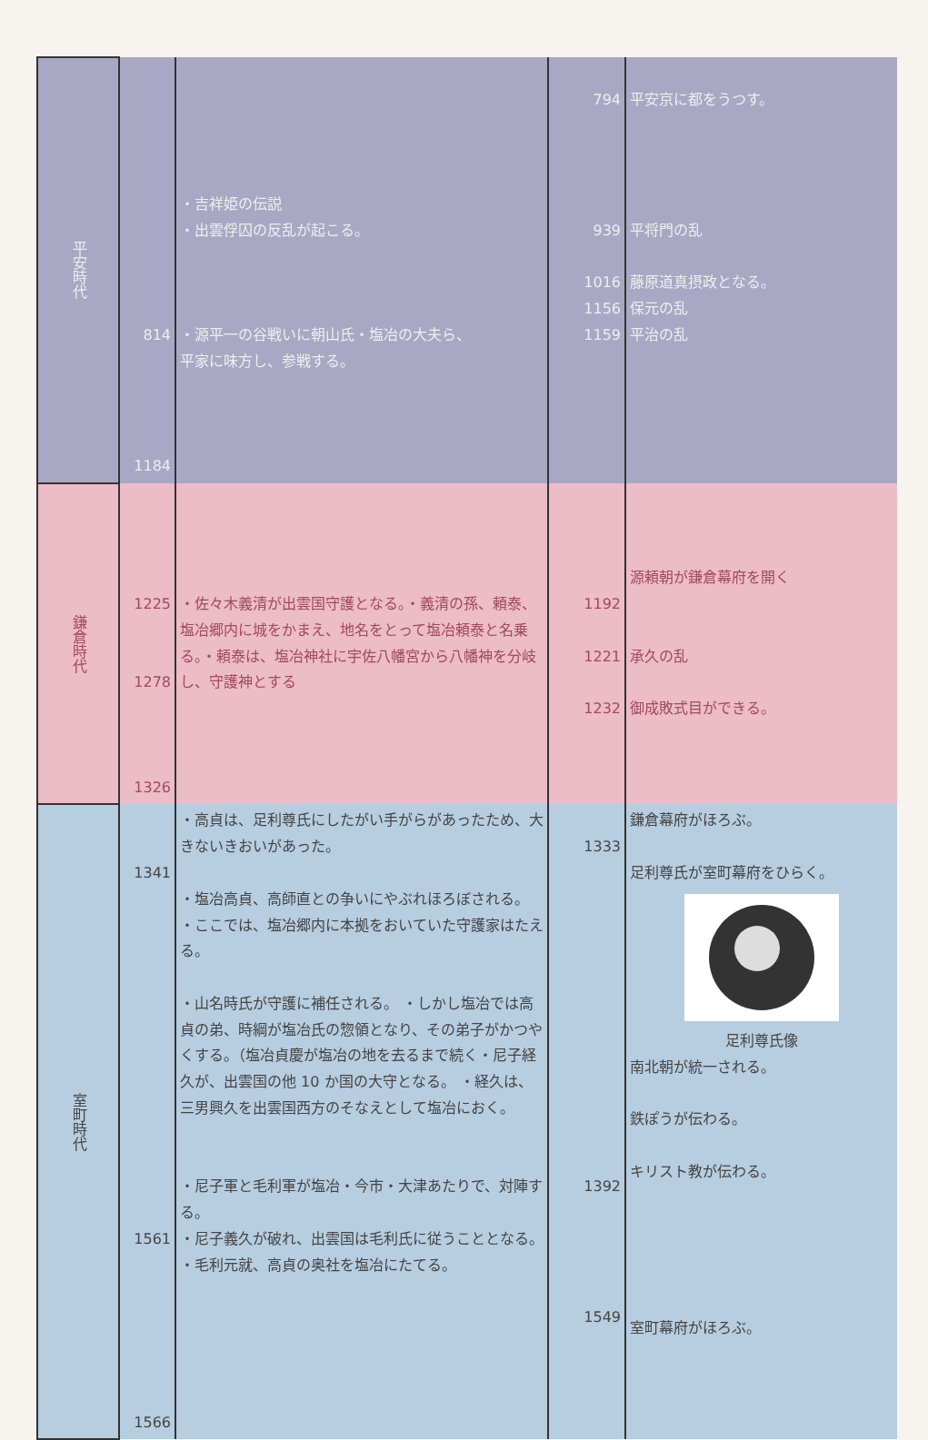| 平安時代 | 814 1184 | ・吉祥姫の伝説 ・出雲俘囚の反乱が起こる。 ・源平一の谷戦いに朝山氏・塩冶の大夫ら、 平家に味方し、参戦する。 | 794 939 1016 1156 1159 | 平安京に都をうつす。 平将門の乱 藤原道真摂政となる。 保元の乱 平治の乱 |
| 鎌倉時代 | 1225 1278 1326 | ・佐々木義清が出雲国守護となる。・義清の孫、頼泰、塩冶郷内に城をかまえ、地名をとって塩冶頼泰と名乗る。・頼泰は、塩冶神社に宇佐八幡宮から八幡神を分岐し、守護神とする | 1192 1221 1232 | 源頼朝が鎌倉幕府を開く 承久の乱 御成敗式目ができる。 |
| 室町時代 | 1341 1561 1566 | ・高貞は、足利尊氏にしたがい手がらがあったため、大きないきおいがあった。 ・塩冶高貞、高師直との争いにやぶれほろぼされる。 ・ここでは、塩冶郷内に本拠をおいていた守護家はたえる。 ・山名時氏が守護に補任される。 ・しかし塩冶では高貞の弟、時綱が塩冶氏の惣領となり、その弟子がかつやくする。（塩冶貞慶が塩冶の地を去るまで続く・尼子経久が、出雲国の他 10 か国の大守となる。 ・経久は、三男興久を出雲国西方のそなえとして塩冶におく。 ・尼子軍と毛利軍が塩冶・今市・大津あたりで、対陣する。 ・尼子義久が破れ、出雲国は毛利氏に従うこととなる。 ・毛利元就、高貞の奥社を塩冶にたてる。 | 1333 1392 1549 | 鎌倉幕府がほろぶ。 足利尊氏が室町幕府をひらく。 足利尊氏像 南北朝が統一される。 鉄ぽうが伝わる。 キリスト教が伝わる。 室町幕府がほろぶ。 |